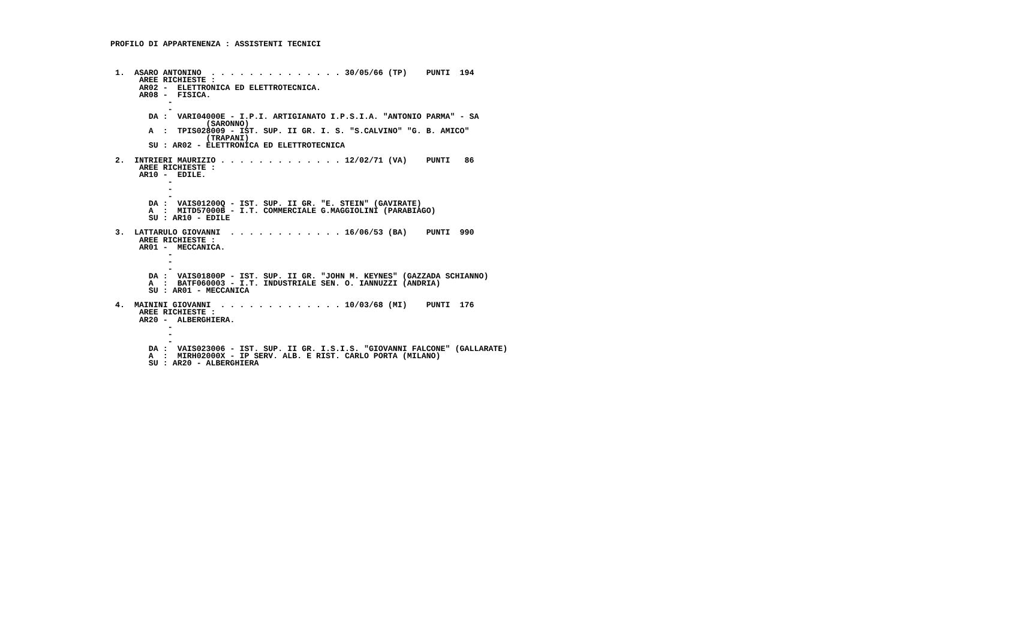PROFILO DI APPARTENENZA : ASSISTENTI TECNICI



 1.  ASARO ANTONINO  . . . . . . . . . . . . . . 30/05/66 (TP)    PUNTI  194
      AREE RICHIESTE :
      AR02 -  ELETTRONICA ED ELETTROTECNICA.
      AR08 -  FISICA.
            -
            -
        DA :  VARI04000E - I.P.I. ARTIGIANATO I.P.S.I.A. "ANTONIO PARMA" - SA
                    (SARONNO)
        A  :  TPIS028009 - IST. SUP. II GR. I. S. "S.CALVINO" "G. B. AMICO"
                    (TRAPANI)
        SU : AR02 - ELETTRONICA ED ELETTROTECNICA

 2.  INTRIERI MAURIZIO . . . . . . . . . . . . . 12/02/71 (VA)    PUNTI   86
      AREE RICHIESTE :
      AR10 -  EDILE.
            -
            -
            -
        DA :  VAIS01200Q - IST. SUP. II GR. "E. STEIN" (GAVIRATE)
        A  :  MITD57000B - I.T. COMMERCIALE G.MAGGIOLINI (PARABIAGO)
        SU : AR10 - EDILE

 3.  LATTARULO GIOVANNI  . . . . . . . . . . . . 16/06/53 (BA)    PUNTI  990
      AREE RICHIESTE :
      AR01 -  MECCANICA.
            -
            -
            -
        DA :  VAIS01800P - IST. SUP. II GR. "JOHN M. KEYNES" (GAZZADA SCHIANNO)
        A  :  BATF060003 - I.T. INDUSTRIALE SEN. O. IANNUZZI (ANDRIA)
        SU : AR01 - MECCANICA

 4.  MAININI GIOVANNI  . . . . . . . . . . . . . 10/03/68 (MI)    PUNTI  176
      AREE RICHIESTE :
      AR20 -  ALBERGHIERA.
            -
            -
            -
        DA :  VAIS023006 - IST. SUP. II GR. I.S.I.S. "GIOVANNI FALCONE" (GALLARATE)
        A  :  MIRH02000X - IP SERV. ALB. E RIST. CARLO PORTA (MILANO)
        SU : AR20 - ALBERGHIERA